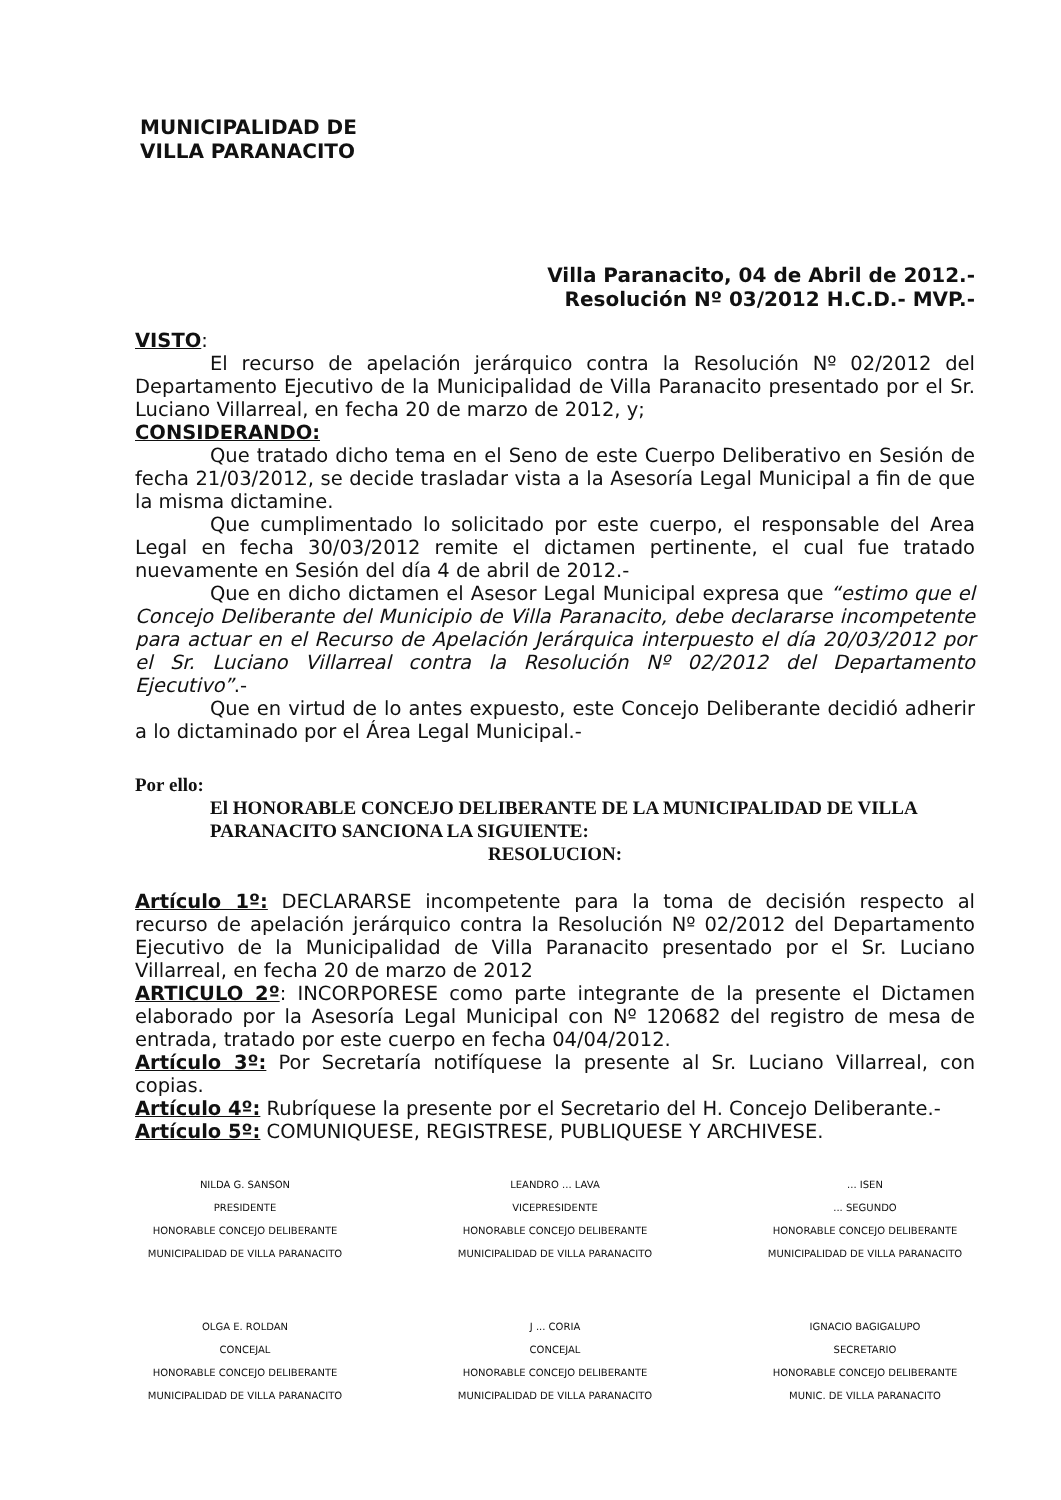MUNICIPALIDAD DE
VILLA PARANACITO
Villa Paranacito, 04 de Abril de 2012.-
Resolución Nº 03/2012 H.C.D.- MVP.-
VISTO:
El recurso de apelación jerárquico contra la Resolución Nº 02/2012 del Departamento Ejecutivo de la Municipalidad de Villa Paranacito presentado por el Sr. Luciano Villarreal, en fecha 20 de marzo de 2012, y;
CONSIDERANDO:
Que tratado dicho tema en el Seno de este Cuerpo Deliberativo en Sesión de fecha 21/03/2012, se decide trasladar vista a la Asesoría Legal Municipal a fin de que la misma dictamine.
Que cumplimentado lo solicitado por este cuerpo, el responsable del Area Legal en fecha 30/03/2012 remite el dictamen pertinente, el cual fue tratado nuevamente en Sesión del día 4 de abril de 2012.-
Que en dicho dictamen el Asesor Legal Municipal expresa que “estimo que el Concejo Deliberante del Municipio de Villa Paranacito, debe declararse incompetente para actuar en el Recurso de Apelación Jerárquica interpuesto el día 20/03/2012 por el Sr. Luciano Villarreal contra la Resolución Nº 02/2012 del Departamento Ejecutivo”.-
Que en virtud de lo antes expuesto, este Concejo Deliberante decidió adherir a lo dictaminado por el Área Legal Municipal.-
Por ello:
El HONORABLE CONCEJO DELIBERANTE DE LA MUNICIPALIDAD DE VILLA PARANACITO SANCIONA LA SIGUIENTE:
RESOLUCION:
Artículo 1º: DECLARARSE incompetente para la toma de decisión respecto al recurso de apelación jerárquico contra la Resolución Nº 02/2012 del Departamento Ejecutivo de la Municipalidad de Villa Paranacito presentado por el Sr. Luciano Villarreal, en fecha 20 de marzo de 2012
ARTICULO 2º: INCORPORESE como parte integrante de la presente el Dictamen elaborado por la Asesoría Legal Municipal con Nº 120682 del registro de mesa de entrada, tratado por este cuerpo en fecha 04/04/2012.
Artículo 3º: Por Secretaría notifíquese la presente al Sr. Luciano Villarreal, con copias.
Artículo 4º: Rubríquese la presente por el Secretario del H. Concejo Deliberante.-
Artículo 5º: COMUNIQUESE, REGISTRESE, PUBLIQUESE Y ARCHIVESE.
NILDA G. SANSON
PRESIDENTE
HONORABLE CONCEJO DELIBERANTE
MUNICIPALIDAD DE VILLA PARANACITO
LEANDRO ... LAVA
VICEPRESIDENTE
HONORABLE CONCEJO DELIBERANTE
MUNICIPALIDAD DE VILLA PARANACITO
... ISEN
... SEGUNDO
HONORABLE CONCEJO DELIBERANTE
MUNICIPALIDAD DE VILLA PARANACITO
OLGA E. ROLDAN
CONCEJAL
HONORABLE CONCEJO DELIBERANTE
MUNICIPALIDAD DE VILLA PARANACITO
J ... CORIA
CONCEJAL
HONORABLE CONCEJO DELIBERANTE
MUNICIPALIDAD DE VILLA PARANACITO
IGNACIO BAGIGALUPO
SECRETARIO
HONORABLE CONCEJO DELIBERANTE
MUNIC. DE VILLA PARANACITO